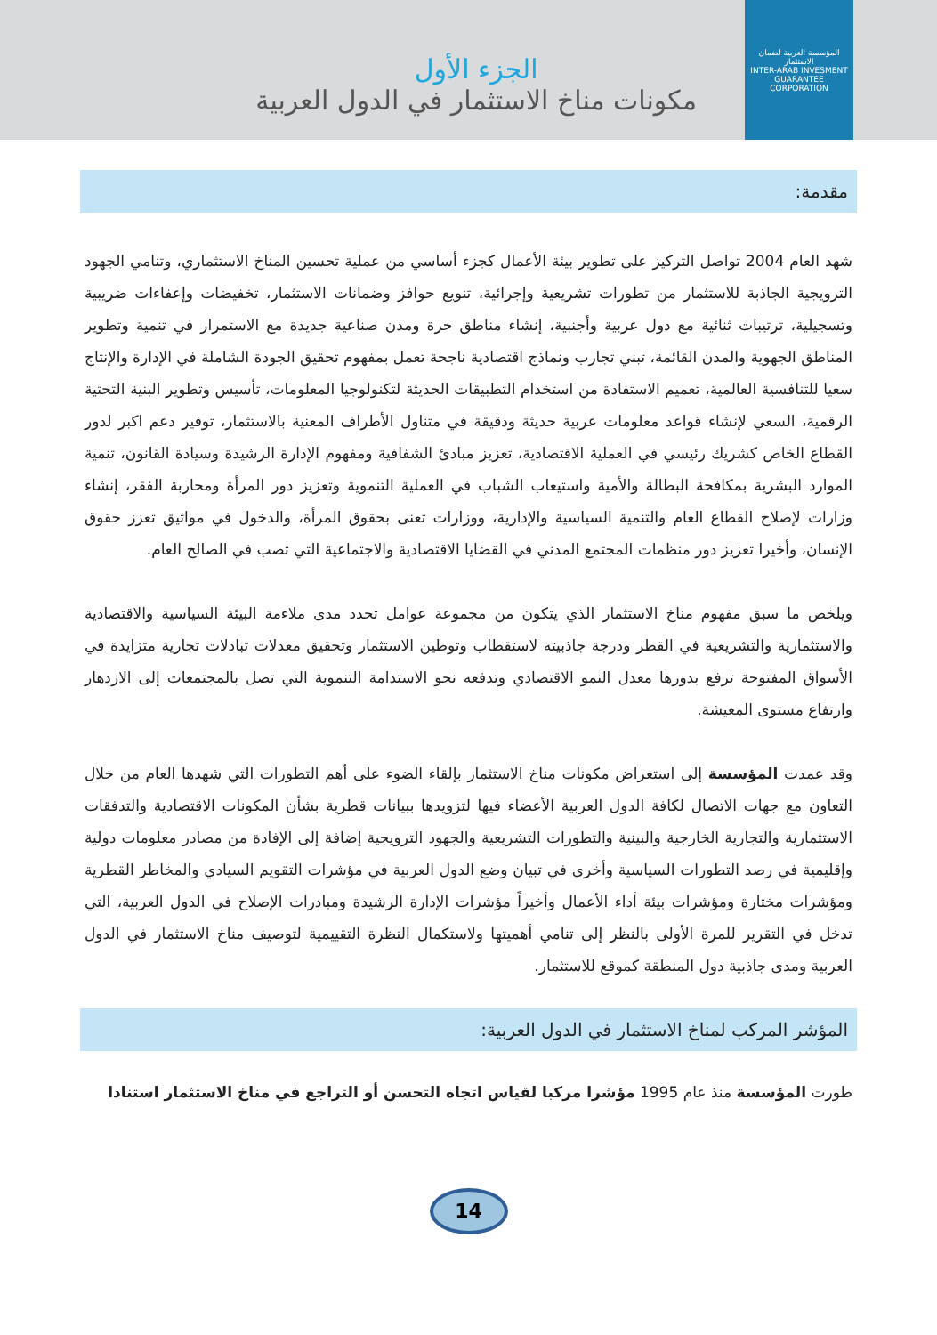المؤسسة العربية لضمان الاستثمار
INTER-ARAB INVESMENT GUARANTEE CORPORATION
الجزء الأول
مكونات مناخ الاستثمار في الدول العربية
مقدمة:
شهد العام 2004 تواصل التركيز على تطوير بيئة الأعمال كجزء أساسي من عملية تحسين المناخ الاستثماري، وتنامي الجهود الترويجية الجاذبة للاستثمار من تطورات تشريعية وإجرائية، تنويع حوافز وضمانات الاستثمار، تخفيضات وإعفاءات ضريبية وتسجيلية، ترتيبات ثنائية مع دول عربية وأجنبية، إنشاء مناطق حرة ومدن صناعية جديدة مع الاستمرار في تنمية وتطوير المناطق الجهوية والمدن القائمة، تبني تجارب ونماذج اقتصادية ناجحة تعمل بمفهوم تحقيق الجودة الشاملة في الإدارة والإنتاج سعيا للتنافسية العالمية، تعميم الاستفادة من استخدام التطبيقات الحديثة لتكنولوجيا المعلومات، تأسيس وتطوير البنية التحتية الرقمية، السعي لإنشاء قواعد معلومات عربية حديثة ودقيقة في متناول الأطراف المعنية بالاستثمار، توفير دعم اكبر لدور القطاع الخاص كشريك رئيسي في العملية الاقتصادية، تعزيز مبادئ الشفافية ومفهوم الإدارة الرشيدة وسيادة القانون، تنمية الموارد البشرية بمكافحة البطالة والأمية واستيعاب الشباب في العملية التنموية وتعزيز دور المرأة ومحاربة الفقر، إنشاء وزارات لإصلاح القطاع العام والتنمية السياسية والإدارية، ووزارات تعنى بحقوق المرأة، والدخول في مواثيق تعزز حقوق الإنسان، وأخيرا تعزيز دور منظمات المجتمع المدني في القضايا الاقتصادية والاجتماعية التي تصب في الصالح العام.
ويلخص ما سبق مفهوم مناخ الاستثمار الذي يتكون من مجموعة عوامل تحدد مدى ملاءمة البيئة السياسية والاقتصادية والاستثمارية والتشريعية في القطر ودرجة جاذبيته لاستقطاب وتوطين الاستثمار وتحقيق معدلات تبادلات تجارية متزايدة في الأسواق المفتوحة ترفع بدورها معدل النمو الاقتصادي وتدفعه نحو الاستدامة التنموية التي تصل بالمجتمعات إلى الازدهار وارتفاع مستوى المعيشة.
وقد عمدت المؤسسة إلى استعراض مكونات مناخ الاستثمار بإلقاء الضوء على أهم التطورات التي شهدها العام من خلال التعاون مع جهات الاتصال لكافة الدول العربية الأعضاء فيها لتزويدها ببيانات قطرية بشأن المكونات الاقتصادية والتدفقات الاستثمارية والتجارية الخارجية والبينية والتطورات التشريعية والجهود الترويجية إضافة إلى الإفادة من مصادر معلومات دولية وإقليمية في رصد التطورات السياسية وأخرى في تبيان وضع الدول العربية في مؤشرات التقويم السيادي والمخاطر القطرية ومؤشرات مختارة ومؤشرات بيئة أداء الأعمال وأخيراً مؤشرات الإدارة الرشيدة ومبادرات الإصلاح في الدول العربية، التي تدخل في التقرير للمرة الأولى بالنظر إلى تنامي أهميتها ولاستكمال النظرة التقييمية لتوصيف مناخ الاستثمار في الدول العربية ومدى جاذبية دول المنطقة كموقع للاستثمار.
المؤشر المركب لمناخ الاستثمار في الدول العربية:
طورت المؤسسة منذ عام 1995 مؤشرا مركبا لقياس اتجاه التحسن أو التراجع في مناخ الاستثمار استنادا
14